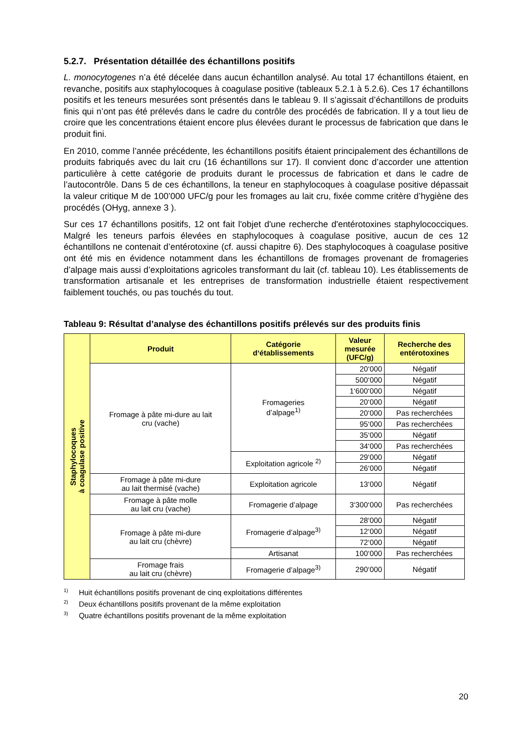5.2.7. Présentation détaillée des échantillons positifs
L. monocytogenes n’a été décelée dans aucun échantillon analysé. Au total 17 échantillons étaient, en revanche, positifs aux staphylocoques à coagulase positive (tableaux 5.2.1 à 5.2.6). Ces 17 échantillons positifs et les teneurs mesurées sont présentés dans le tableau 9. Il s’agissait d’échantillons de produits finis qui n’ont pas été prélevés dans le cadre du contrôle des procédés de fabrication. Il y a tout lieu de croire que les concentrations étaient encore plus élevées durant le processus de fabrication que dans le produit fini.
En 2010, comme l’année précédente, les échantillons positifs étaient principalement des échantillons de produits fabriqués avec du lait cru (16 échantillons sur 17). Il convient donc d’accorder une attention particulière à cette catégorie de produits durant le processus de fabrication et dans le cadre de l’autocontrôle. Dans 5 de ces échantillons, la teneur en staphylocoques à coagulase positive dépassait la valeur critique M de 100’000 UFC/g pour les fromages au lait cru, fixée comme critère d’hygiène des procédés (OHyg, annexe 3 ).
Sur ces 17 échantillons positifs, 12 ont fait l'objet d'une recherche d'entérotoxines staphylococciques. Malgré les teneurs parfois élevées en staphylocoques à coagulase positive, aucun de ces 12 échantillons ne contenait d’entérotoxine (cf. aussi chapitre 6). Des staphylocoques à coagulase positive ont été mis en évidence notamment dans les échantillons de fromages provenant de fromageries d’alpage mais aussi d’exploitations agricoles transformant du lait (cf. tableau 10). Les établissements de transformation artisanale et les entreprises de transformation industrielle étaient respectivement faiblement touchés, ou pas touchés du tout.
Tableau 9: Résultat d’analyse des échantillons positifs prélevés sur des produits finis
| Staphylocoques à coagulase positive | Produit | Catégorie d‘établissements | Valeur mesurée (UFC/g) | Recherche des entérotoxines |
| | Fromage à pâte mi-dure au lait cru (vache) | Fromageries d’alpage<sup>1)</sup> | 20‘000 | Négatif |
| | | | 500‘000 | Négatif |
| | | | 1‘600‘000 | Négatif |
| | | | 20‘000 | Négatif |
| | | | 20‘000 | Pas recherchées |
| | | | 95‘000 | Pas recherchées |
| | | | 35‘000 | Négatif |
| | | | 34‘000 | Pas recherchées |
| | | Exploitation agricole <sup>2)</sup> | 29‘000 | Négatif |
| | | | 26‘000 | Négatif |
| | Fromage à pâte mi-dure au lait thermisé (vache) | Exploitation agricole | 13‘000 | Négatif |
| | Fromage à pâte molle au lait cru (vache) | Fromagerie d’alpage | 3‘300‘000 | Pas recherchées |
| | Fromage à pâte mi-dure au lait cru (chèvre) | Fromagerie d’alpage<sup>3)</sup> | 28‘000 | Négatif |
| | | | 12‘000 | Négatif |
| | | | 72‘000 | Négatif |
| | | Artisanat | 100‘000 | Pas recherchées |
| | Fromage frais au lait cru (chèvre) | Fromagerie d’alpage<sup>3)</sup> | 290‘000 | Négatif |
<sup>1)</sup> Huit échantillons positifs provenant de cinq exploitations différentes
<sup>2)</sup> Deux échantillons positifs provenant de la même exploitation
<sup>3)</sup> Quatre échantillons positifs provenant de la même exploitation
20